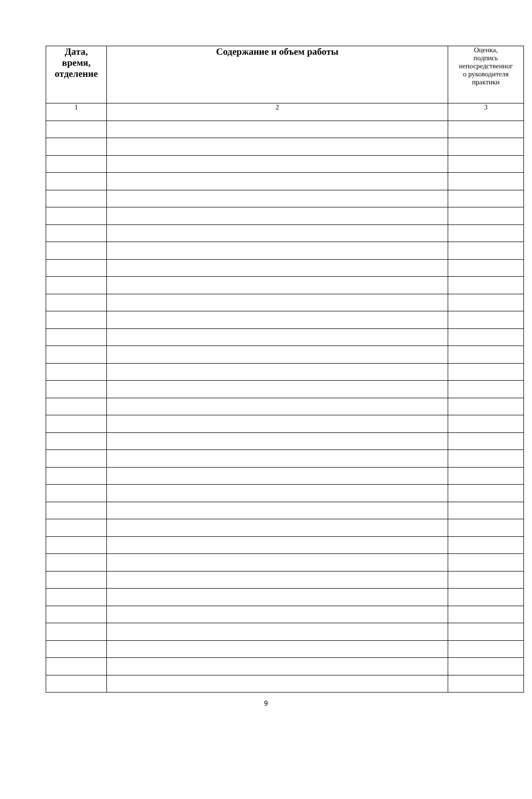| Дата, время, отделение | Содержание и объем работы | Оценка, подпись непосредственног о руководителя практики |
| --- | --- | --- |
| 1 | 2 | 3 |
9